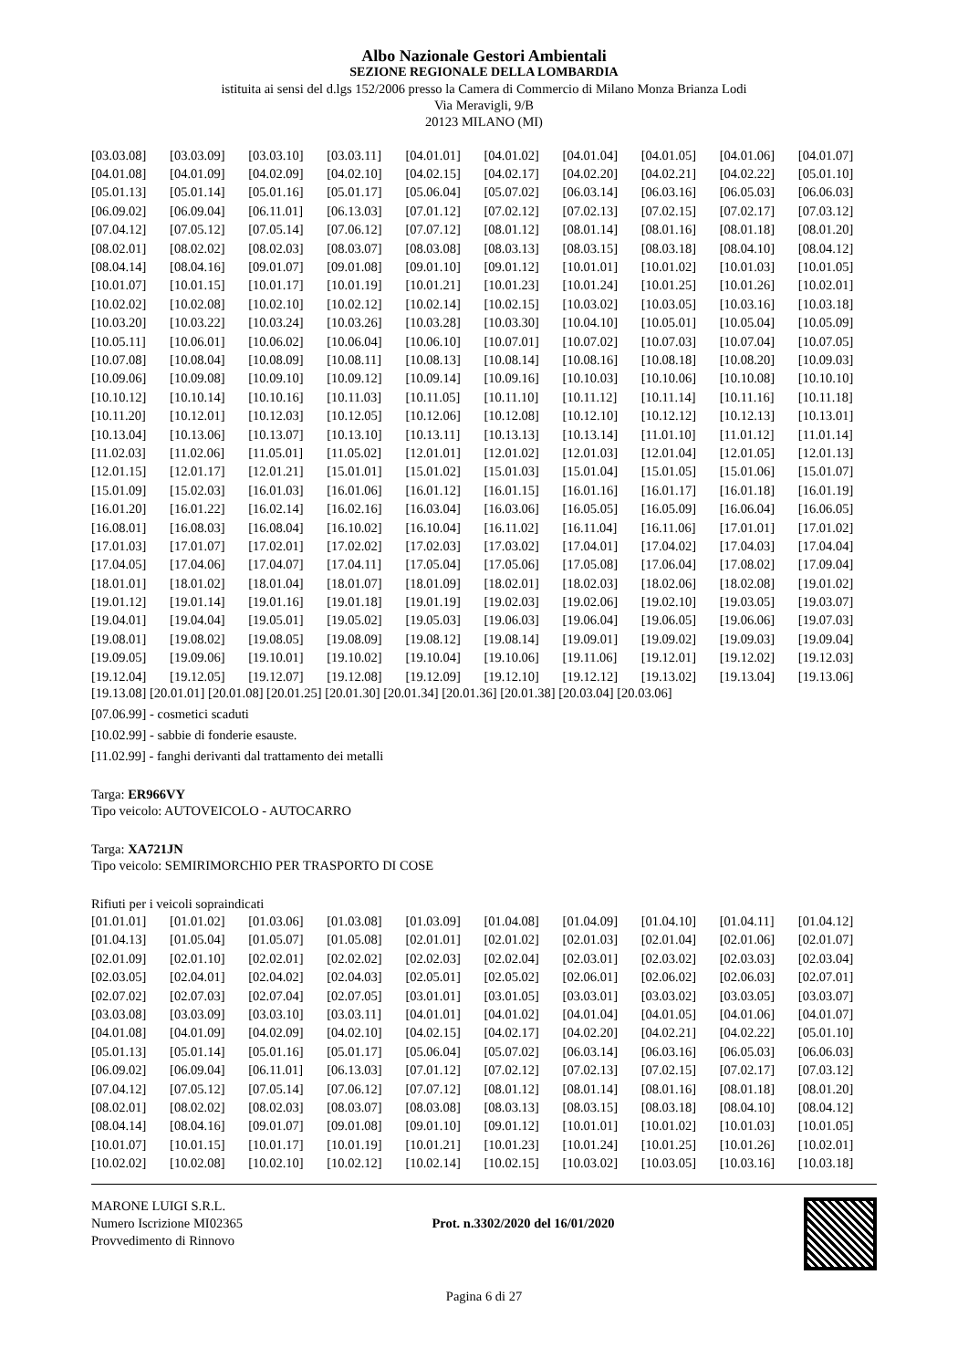Albo Nazionale Gestori Ambientali
SEZIONE REGIONALE DELLA LOMBARDIA
istituita ai sensi del d.lgs 152/2006 presso la Camera di Commercio di Milano Monza Brianza Lodi
Via Meravigli, 9/B
20123 MILANO (MI)
| [03.03.08] | [03.03.09] | [03.03.10] | [03.03.11] | [04.01.01] | [04.01.02] | [04.01.04] | [04.01.05] | [04.01.06] | [04.01.07] |
| [04.01.08] | [04.01.09] | [04.02.09] | [04.02.10] | [04.02.15] | [04.02.17] | [04.02.20] | [04.02.21] | [04.02.22] | [05.01.10] |
| [05.01.13] | [05.01.14] | [05.01.16] | [05.01.17] | [05.06.04] | [05.07.02] | [06.03.14] | [06.03.16] | [06.05.03] | [06.06.03] |
| [06.09.02] | [06.09.04] | [06.11.01] | [06.13.03] | [07.01.12] | [07.02.12] | [07.02.13] | [07.02.15] | [07.02.17] | [07.03.12] |
| [07.04.12] | [07.05.12] | [07.05.14] | [07.06.12] | [07.07.12] | [08.01.12] | [08.01.14] | [08.01.16] | [08.01.18] | [08.01.20] |
| [08.02.01] | [08.02.02] | [08.02.03] | [08.03.07] | [08.03.08] | [08.03.13] | [08.03.15] | [08.03.18] | [08.04.10] | [08.04.12] |
| [08.04.14] | [08.04.16] | [09.01.07] | [09.01.08] | [09.01.10] | [09.01.12] | [10.01.01] | [10.01.02] | [10.01.03] | [10.01.05] |
| [10.01.07] | [10.01.15] | [10.01.17] | [10.01.19] | [10.01.21] | [10.01.23] | [10.01.24] | [10.01.25] | [10.01.26] | [10.02.01] |
| [10.02.02] | [10.02.08] | [10.02.10] | [10.02.12] | [10.02.14] | [10.02.15] | [10.03.02] | [10.03.05] | [10.03.16] | [10.03.18] |
| [10.03.20] | [10.03.22] | [10.03.24] | [10.03.26] | [10.03.28] | [10.03.30] | [10.04.10] | [10.05.01] | [10.05.04] | [10.05.09] |
| [10.05.11] | [10.06.01] | [10.06.02] | [10.06.04] | [10.06.10] | [10.07.01] | [10.07.02] | [10.07.03] | [10.07.04] | [10.07.05] |
| [10.07.08] | [10.08.04] | [10.08.09] | [10.08.11] | [10.08.13] | [10.08.14] | [10.08.16] | [10.08.18] | [10.08.20] | [10.09.03] |
| [10.09.06] | [10.09.08] | [10.09.10] | [10.09.12] | [10.09.14] | [10.09.16] | [10.10.03] | [10.10.06] | [10.10.08] | [10.10.10] |
| [10.10.12] | [10.10.14] | [10.10.16] | [10.11.03] | [10.11.05] | [10.11.10] | [10.11.12] | [10.11.14] | [10.11.16] | [10.11.18] |
| [10.11.20] | [10.12.01] | [10.12.03] | [10.12.05] | [10.12.06] | [10.12.08] | [10.12.10] | [10.12.12] | [10.12.13] | [10.13.01] |
| [10.13.04] | [10.13.06] | [10.13.07] | [10.13.10] | [10.13.11] | [10.13.13] | [10.13.14] | [11.01.10] | [11.01.12] | [11.01.14] |
| [11.02.03] | [11.02.06] | [11.05.01] | [11.05.02] | [12.01.01] | [12.01.02] | [12.01.03] | [12.01.04] | [12.01.05] | [12.01.13] |
| [12.01.15] | [12.01.17] | [12.01.21] | [15.01.01] | [15.01.02] | [15.01.03] | [15.01.04] | [15.01.05] | [15.01.06] | [15.01.07] |
| [15.01.09] | [15.02.03] | [16.01.03] | [16.01.06] | [16.01.12] | [16.01.15] | [16.01.16] | [16.01.17] | [16.01.18] | [16.01.19] |
| [16.01.20] | [16.01.22] | [16.02.14] | [16.02.16] | [16.03.04] | [16.03.06] | [16.05.05] | [16.05.09] | [16.06.04] | [16.06.05] |
| [16.08.01] | [16.08.03] | [16.08.04] | [16.10.02] | [16.10.04] | [16.11.02] | [16.11.04] | [16.11.06] | [17.01.01] | [17.01.02] |
| [17.01.03] | [17.01.07] | [17.02.01] | [17.02.02] | [17.02.03] | [17.03.02] | [17.04.01] | [17.04.02] | [17.04.03] | [17.04.04] |
| [17.04.05] | [17.04.06] | [17.04.07] | [17.04.11] | [17.05.04] | [17.05.06] | [17.05.08] | [17.06.04] | [17.08.02] | [17.09.04] |
| [18.01.01] | [18.01.02] | [18.01.04] | [18.01.07] | [18.01.09] | [18.02.01] | [18.02.03] | [18.02.06] | [18.02.08] | [19.01.02] |
| [19.01.12] | [19.01.14] | [19.01.16] | [19.01.18] | [19.01.19] | [19.02.03] | [19.02.06] | [19.02.10] | [19.03.05] | [19.03.07] |
| [19.04.01] | [19.04.04] | [19.05.01] | [19.05.02] | [19.05.03] | [19.06.03] | [19.06.04] | [19.06.05] | [19.06.06] | [19.07.03] |
| [19.08.01] | [19.08.02] | [19.08.05] | [19.08.09] | [19.08.12] | [19.08.14] | [19.09.01] | [19.09.02] | [19.09.03] | [19.09.04] |
| [19.09.05] | [19.09.06] | [19.10.01] | [19.10.02] | [19.10.04] | [19.10.06] | [19.11.06] | [19.12.01] | [19.12.02] | [19.12.03] |
| [19.12.04] | [19.12.05] | [19.12.07] | [19.12.08] | [19.12.09] | [19.12.10] | [19.12.12] | [19.13.02] | [19.13.04] | [19.13.06] |
[19.13.08] [20.01.01] [20.01.08] [20.01.25] [20.01.30] [20.01.34] [20.01.36] [20.01.38] [20.03.04] [20.03.06]
[07.06.99] - cosmetici scaduti
[10.02.99] - sabbie di fonderie esauste.
[11.02.99] - fanghi derivanti dal trattamento dei metalli
Targa: ER966VY
Tipo veicolo: AUTOVEICOLO - AUTOCARRO
Targa: XA721JN
Tipo veicolo: SEMIRIMORCHIO PER TRASPORTO DI COSE
Rifiuti per i veicoli sopraindicati
| [01.01.01] | [01.01.02] | [01.03.06] | [01.03.08] | [01.03.09] | [01.04.08] | [01.04.09] | [01.04.10] | [01.04.11] | [01.04.12] |
| [01.04.13] | [01.05.04] | [01.05.07] | [01.05.08] | [02.01.01] | [02.01.02] | [02.01.03] | [02.01.04] | [02.01.06] | [02.01.07] |
| [02.01.09] | [02.01.10] | [02.02.01] | [02.02.02] | [02.02.03] | [02.02.04] | [02.03.01] | [02.03.02] | [02.03.03] | [02.03.04] |
| [02.03.05] | [02.04.01] | [02.04.02] | [02.04.03] | [02.05.01] | [02.05.02] | [02.06.01] | [02.06.02] | [02.06.03] | [02.07.01] |
| [02.07.02] | [02.07.03] | [02.07.04] | [02.07.05] | [03.01.01] | [03.01.05] | [03.03.01] | [03.03.02] | [03.03.05] | [03.03.07] |
| [03.03.08] | [03.03.09] | [03.03.10] | [03.03.11] | [04.01.01] | [04.01.02] | [04.01.04] | [04.01.05] | [04.01.06] | [04.01.07] |
| [04.01.08] | [04.01.09] | [04.02.09] | [04.02.10] | [04.02.15] | [04.02.17] | [04.02.20] | [04.02.21] | [04.02.22] | [05.01.10] |
| [05.01.13] | [05.01.14] | [05.01.16] | [05.01.17] | [05.06.04] | [05.07.02] | [06.03.14] | [06.03.16] | [06.05.03] | [06.06.03] |
| [06.09.02] | [06.09.04] | [06.11.01] | [06.13.03] | [07.01.12] | [07.02.12] | [07.02.13] | [07.02.15] | [07.02.17] | [07.03.12] |
| [07.04.12] | [07.05.12] | [07.05.14] | [07.06.12] | [07.07.12] | [08.01.12] | [08.01.14] | [08.01.16] | [08.01.18] | [08.01.20] |
| [08.02.01] | [08.02.02] | [08.02.03] | [08.03.07] | [08.03.08] | [08.03.13] | [08.03.15] | [08.03.18] | [08.04.10] | [08.04.12] |
| [08.04.14] | [08.04.16] | [09.01.07] | [09.01.08] | [09.01.10] | [09.01.12] | [10.01.01] | [10.01.02] | [10.01.03] | [10.01.05] |
| [10.01.07] | [10.01.15] | [10.01.17] | [10.01.19] | [10.01.21] | [10.01.23] | [10.01.24] | [10.01.25] | [10.01.26] | [10.02.01] |
| [10.02.02] | [10.02.08] | [10.02.10] | [10.02.12] | [10.02.14] | [10.02.15] | [10.03.02] | [10.03.05] | [10.03.16] | [10.03.18] |
MARONE LUIGI S.R.L.
Numero Iscrizione MI02365
Provvedimento di Rinnovo
Prot. n.3302/2020 del 16/01/2020
Pagina 6 di 27